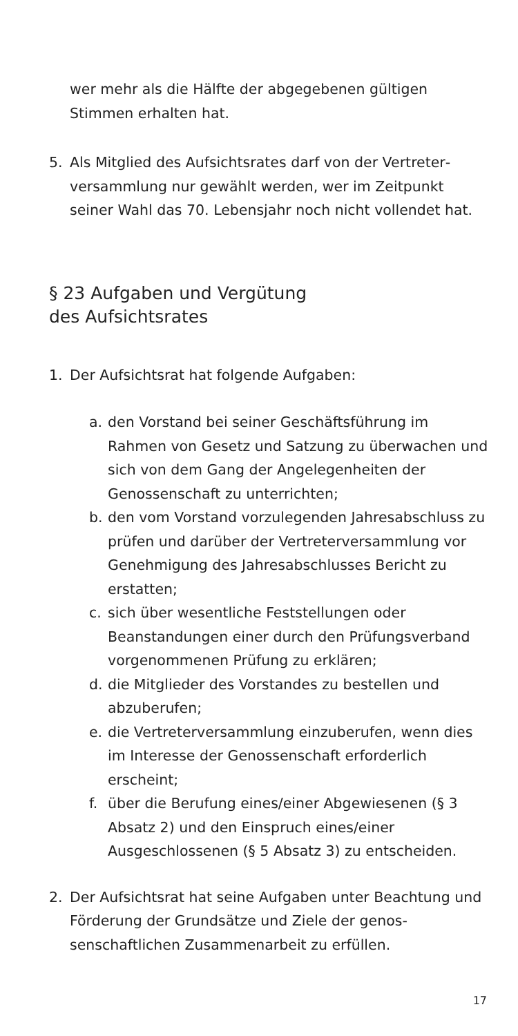wer mehr als die Hälfte der abgegebenen gültigen Stimmen erhalten hat.
5. Als Mitglied des Aufsichtsrates darf von der Vertreter­versammlung nur gewählt werden, wer im Zeitpunkt seiner Wahl das 70. Lebensjahr noch nicht vollendet hat.
§ 23 Aufgaben und Vergütung
des Aufsichtsrates
1. Der Aufsichtsrat hat folgende Aufgaben:
a. den Vorstand bei seiner Geschäftsführung im Rahmen von Gesetz und Satzung zu überwa­chen und sich von dem Gang der Angelegenhei­ten der Genossenschaft zu unterrichten;
b. den vom Vorstand vorzulegenden Jahresab­schluss zu prüfen und darüber der Vertreterver­sammlung vor Genehmigung des Jahresab­schlusses Bericht zu erstatten;
c. sich über wesentliche Feststellungen oder Beanstandungen einer durch den Prüfungsver­band vorgenommenen Prüfung zu erklären;
d. die Mitglieder des Vorstandes zu bestellen und abzuberufen;
e. die Vertreterversammlung einzuberufen, wenn dies im Interesse der Genossenschaft erforder­lich erscheint;
f. über die Berufung eines/einer Abgewiesenen (§ 3 Absatz 2) und den Einspruch eines/einer Ausgeschlossenen (§ 5 Absatz 3) zu entscheiden.
2. Der Aufsichtsrat hat seine Aufgaben unter Beachtung und Förderung der Grundsätze und Ziele der genos­senschaftlichen Zusammenarbeit zu erfüllen.
17